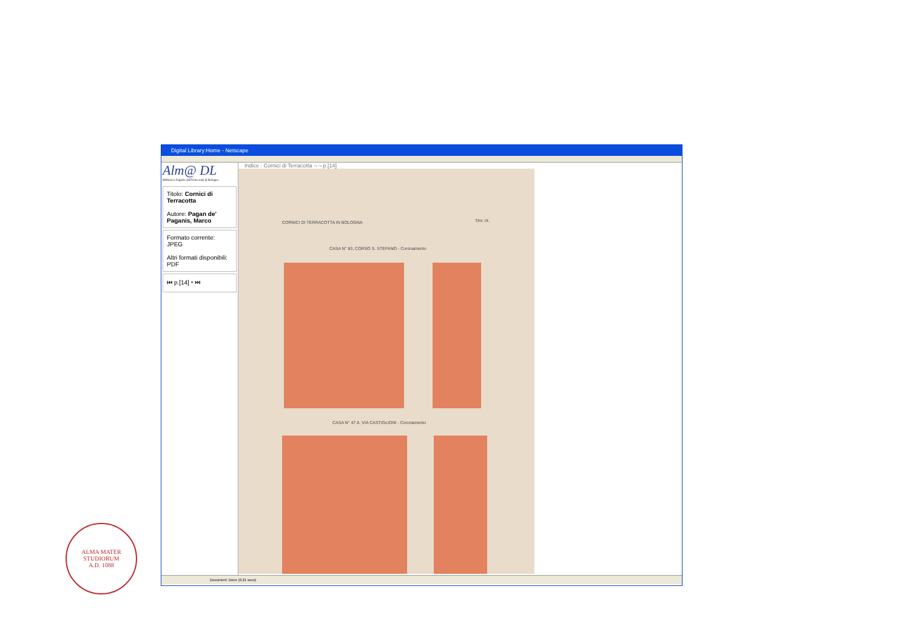Digital Library:Home - Netscape
Alm@ DL
Biblioteca Digitale dell'Università di Bologna
Titolo: Cornici di Terracotta
Autore: Pagan de' Paganis, Marco
Formato corrente: JPEG
Altri formati disponibili: PDF
⏮ p.[14] ▾ ⏭
Indice : Cornici di Terracotta ¬ ¬ p.[14]
CORNICI DI TERRACOTTA IN BOLOGNA
TAV. IX.
CASA N° 83, CORSO S. STEFANO - Coronamento
CASA N° 47 A, VIA CASTIGLIONI - Coronamento
Document: Done (0.21 secs)
ALMA MATER STUDIORUM
A.D. 1088